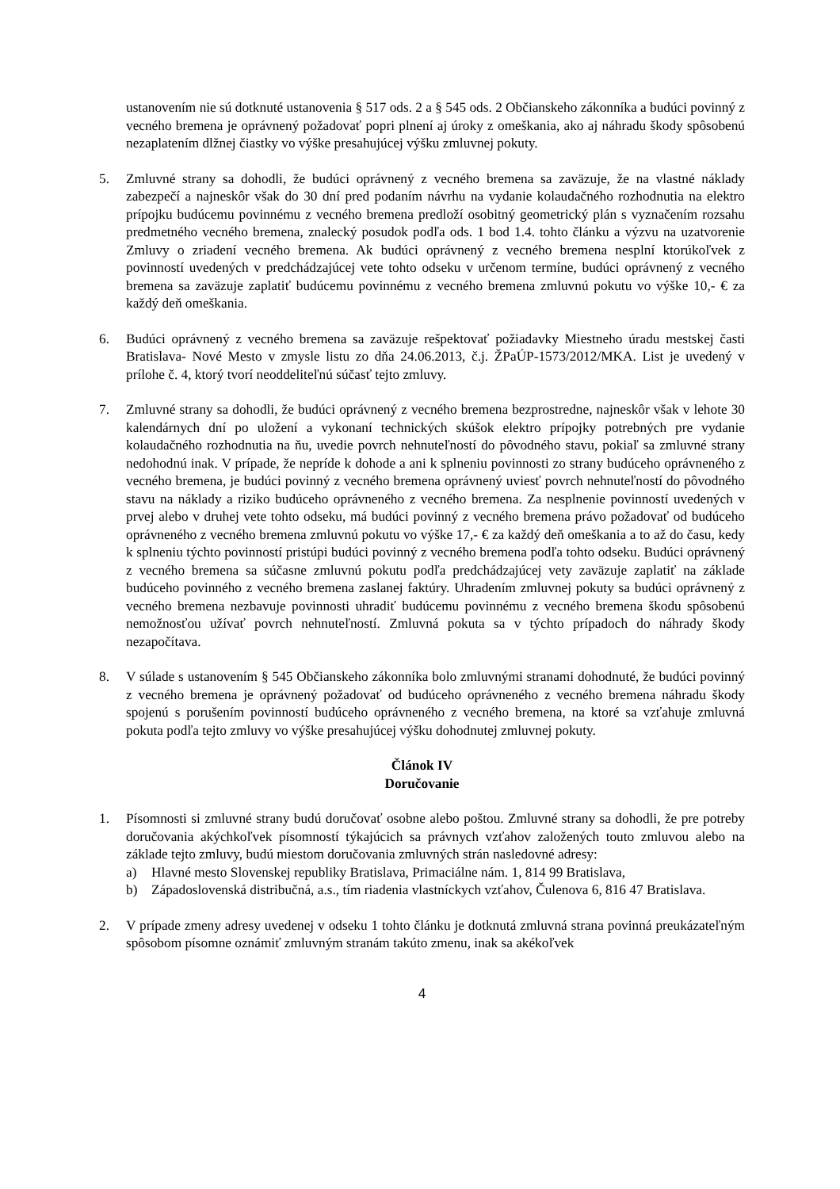ustanovením nie sú dotknuté ustanovenia § 517 ods. 2 a § 545 ods. 2 Občianskeho zákonníka a budúci povinný z vecného bremena je oprávnený požadovať popri plnení aj úroky z omeškania, ako aj náhradu škody spôsobenú nezaplatením dlžnej čiastky vo výške presahujúcej výšku zmluvnej pokuty.
5. Zmluvné strany sa dohodli, že budúci oprávnený z vecného bremena sa zaväzuje, že na vlastné náklady zabezpečí a najneskôr však do 30 dní pred podaním návrhu na vydanie kolaudačného rozhodnutia na elektro prípojku budúcemu povinnému z vecného bremena predloží osobitný geometrický plán s vyznačením rozsahu predmetného vecného bremena, znalecký posudok podľa ods. 1 bod 1.4. tohto článku a výzvu na uzatvorenie Zmluvy o zriadení vecného bremena. Ak budúci oprávnený z vecného bremena nesplní ktorúkoľvek z povinností uvedených v predchádzajúcej vete tohto odseku v určenom termíne, budúci oprávnený z vecného bremena sa zaväzuje zaplatiť budúcemu povinnému z vecného bremena zmluvnú pokutu vo výške 10,- € za každý deň omeškania.
6. Budúci oprávnený z vecného bremena sa zaväzuje rešpektovať požiadavky Miestneho úradu mestskej časti Bratislava- Nové Mesto v zmysle listu zo dňa 24.06.2013, č.j. ŽPaÚP-1573/2012/MKA. List je uvedený v prílohe č. 4, ktorý tvorí neoddeliteľnú súčasť tejto zmluvy.
7. Zmluvné strany sa dohodli, že budúci oprávnený z vecného bremena bezprostredne, najneskôr však v lehote 30 kalendárnych dní po uložení a vykonaní technických skúšok elektro prípojky potrebných pre vydanie kolaudačného rozhodnutia na ňu, uvedie povrch nehnuteľností do pôvodného stavu, pokiaľ sa zmluvné strany nedohodnú inak. V prípade, že nepríde k dohode a ani k splneniu povinnosti zo strany budúceho oprávneného z vecného bremena, je budúci povinný z vecného bremena oprávnený uviesť povrch nehnuteľností do pôvodného stavu na náklady a riziko budúceho oprávneného z vecného bremena. Za nesplnenie povinností uvedených v prvej alebo v druhej vete tohto odseku, má budúci povinný z vecného bremena právo požadovať od budúceho oprávneného z vecného bremena zmluvnú pokutu vo výške 17,- € za každý deň omeškania a to až do času, kedy k splneniu týchto povinností pristúpi budúci povinný z vecného bremena podľa tohto odseku. Budúci oprávnený z vecného bremena sa súčasne zmluvnú pokutu podľa predchádzajúcej vety zaväzuje zaplatiť na základe budúceho povinného z vecného bremena zaslanej faktúry. Uhradením zmluvnej pokuty sa budúci oprávnený z vecného bremena nezbavuje povinnosti uhradiť budúcemu povinnému z vecného bremena škodu spôsobenú nemožnosťou užívať povrch nehnuteľností. Zmluvná pokuta sa v týchto prípadoch do náhrady škody nezapočítava.
8. V súlade s ustanovením § 545 Občianskeho zákonníka bolo zmluvnými stranami dohodnuté, že budúci povinný z vecného bremena je oprávnený požadovať od budúceho oprávneného z vecného bremena náhradu škody spojenú s porušením povinností budúceho oprávneného z vecného bremena, na ktoré sa vzťahuje zmluvná pokuta podľa tejto zmluvy vo výške presahujúcej výšku dohodnutej zmluvnej pokuty.
Článok IV
Doručovanie
1. Písomnosti si zmluvné strany budú doručovať osobne alebo poštou. Zmluvné strany sa dohodli, že pre potreby doručovania akýchkoľvek písomností týkajúcich sa právnych vzťahov založených touto zmluvou alebo na základe tejto zmluvy, budú miestom doručovania zmluvných strán nasledovné adresy:
a) Hlavné mesto Slovenskej republiky Bratislava, Primaciálne nám. 1, 814 99 Bratislava,
b) Západoslovenská distribučná, a.s., tím riadenia vlastníckych vzťahov, Čulenova 6, 816 47 Bratislava.
2. V prípade zmeny adresy uvedenej v odseku 1 tohto článku je dotknutá zmluvná strana povinná preukázateľným spôsobom písomne oznámiť zmluvným stranám takúto zmenu, inak sa akékoľvek
4